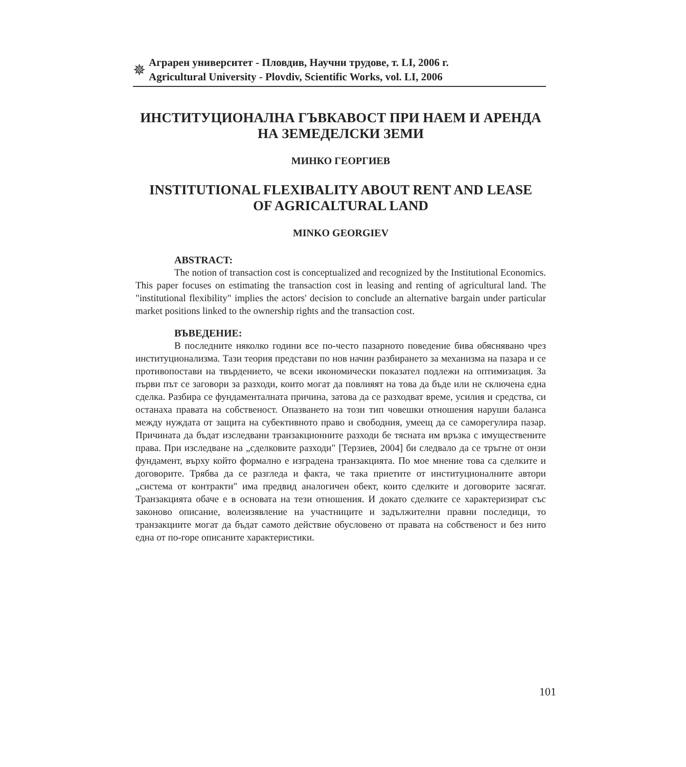✵
Аграрен университет - Пловдив, Научни трудове, т. LI, 2006 г.
Agricultural University - Plovdiv, Scientific Works, vol. LI, 2006
ИНСТИТУЦИОНАЛНА ГЪВКАВОСТ ПРИ НАЕМ И АРЕНДА
НА ЗЕМЕДЕЛСКИ ЗЕМИ
МИНКО ГЕОРГИЕВ
INSTITUTIONAL FLEXIBALITY ABOUT RENT AND LEASE
OF AGRICALTURAL LAND
MINKO GEORGIEV
ABSTRACT:
The notion of transaction cost is conceptualized and recognized by the Institutional Economics. This paper focuses on estimating the transaction cost in leasing and renting of agricultural land. The "institutional flexibility" implies the actors' decision to conclude an alternative bargain under particular market positions linked to the ownership rights and the transaction cost.
ВЪВЕДЕНИЕ:
В последните няколко години все по-често пазарното поведение бива обяснявано чрез институционализма. Тази теория представи по нов начин разбирането за механизма на пазара и се противопостави на твърдението, че всеки икономически показател подлежи на оптимизация. За първи път се заговори за разходи, които могат да повлияят на това да бъде или не сключена една сделка. Разбира се фундаменталната причина, затова да се разходват време, усилия и средства, си останаха правата на собственост. Опазването на този тип човешки отношения наруши баланса между нуждата от защита на субективното право и свободния, умеещ да се саморегулира пазар. Причината да бъдат изследвани транзакционните разходи бе тясната им връзка с имуществените права. При изследване на „сделковите разходи" [Терзиев, 2004] би следвало да се тръгне от онзи фундамент, върху който формално е изградена транзакцията. По мое мнение това са сделките и договорите. Трябва да се разгледа и факта, че така приетите от институционалните автори „система от контракти" има предвид аналогичен обект, които сделките и договорите засягат. Транзакцията обаче е в основата на тези отношения. И докато сделките се характеризират със законово описание, волеизявление на участниците и задължителни правни последици, то транзакциите могат да бъдат самото действие обусловено от правата на собственост и без нито една от по-горе описаните характеристики.
101